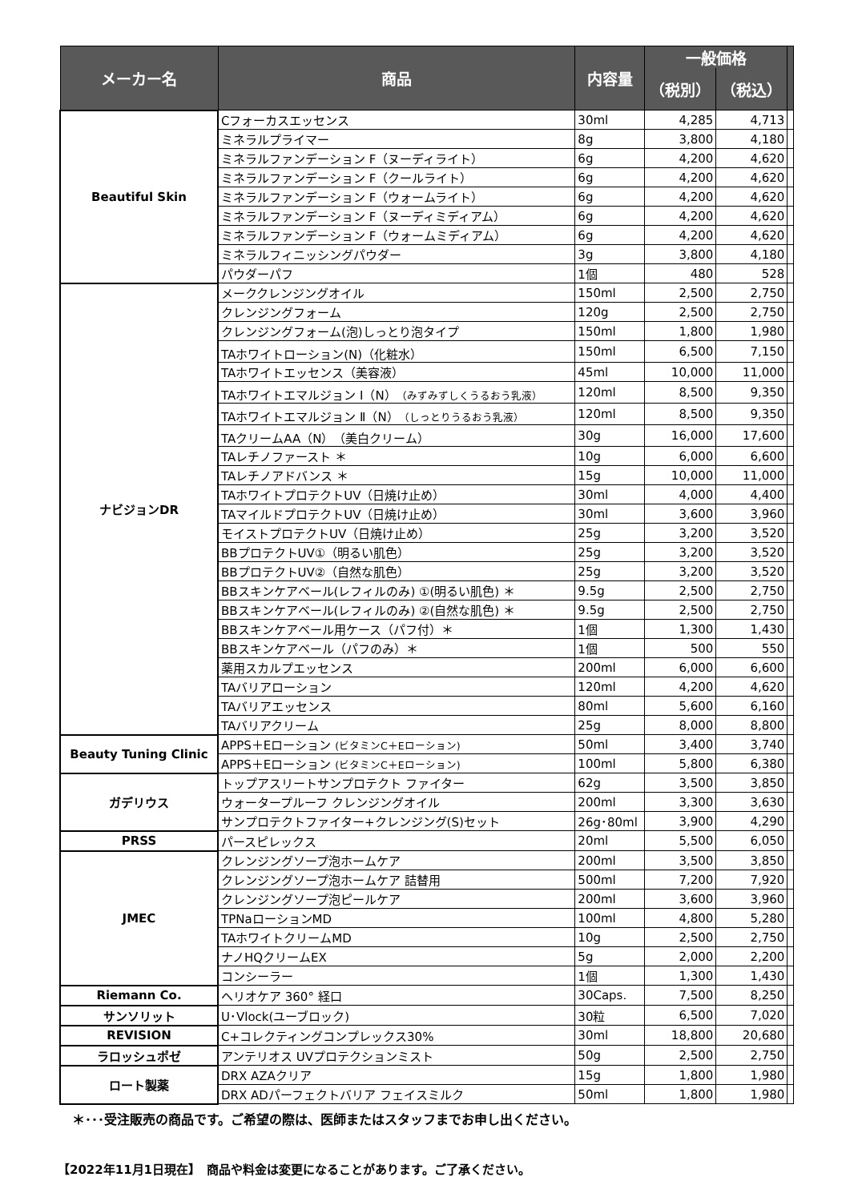| メーカー名 | 商品 | 内容量 | 一般価格 | | |
| --- | --- | --- | --- | --- | --- |
| | | | （税別） | （税込） | |
| Beautiful Skin | Cフォーカスエッセンス | 30ml | 4,285 | 4,713 | |
| | ミネラルプライマー | 8g | 3,800 | 4,180 | |
| | ミネラルファンデーション F（ヌーディライト） | 6g | 4,200 | 4,620 | |
| | ミネラルファンデーション F（クールライト） | 6g | 4,200 | 4,620 | |
| | ミネラルファンデーション F（ウォームライト） | 6g | 4,200 | 4,620 | |
| | ミネラルファンデーション F（ヌーディミディアム） | 6g | 4,200 | 4,620 | |
| | ミネラルファンデーション F（ウォームミディアム） | 6g | 4,200 | 4,620 | |
| | ミネラルフィニッシングパウダー | 3g | 3,800 | 4,180 | |
| | パウダーパフ | 1個 | 480 | 528 | |
| ナビジョンDR | メーククレンジングオイル | 150ml | 2,500 | 2,750 | |
| | クレンジングフォーム | 120g | 2,500 | 2,750 | |
| | クレンジングフォーム(泡)しっとり泡タイプ | 150ml | 1,800 | 1,980 | |
| | TAホワイトローション(N)（化粧水） | 150ml | 6,500 | 7,150 | |
| | TAホワイトエッセンス（美容液） | 45ml | 10,000 | 11,000 | |
| | TAホワイトエマルジョン Ⅰ（N） （みずみずしくうるおう乳液） | 120ml | 8,500 | 9,350 | |
| | TAホワイトエマルジョン Ⅱ（N） （しっとりうるおう乳液） | 120ml | 8,500 | 9,350 | |
| | TAクリームAA（N）（美白クリーム） | 30g | 16,000 | 17,600 | |
| | TAレチノファースト ＊ | 10g | 6,000 | 6,600 | |
| | TAレチノアドバンス ＊ | 15g | 10,000 | 11,000 | |
| | TAホワイトプロテクトUV（日焼け止め） | 30ml | 4,000 | 4,400 | |
| | TAマイルドプロテクトUV（日焼け止め） | 30ml | 3,600 | 3,960 | |
| | モイストプロテクトUV（日焼け止め） | 25g | 3,200 | 3,520 | |
| | BBプロテクトUV①（明るい肌色） | 25g | 3,200 | 3,520 | |
| | BBプロテクトUV②（自然な肌色） | 25g | 3,200 | 3,520 | |
| | BBスキンケアベール(レフィルのみ) ①(明るい肌色) ＊ | 9.5g | 2,500 | 2,750 | |
| | BBスキンケアベール(レフィルのみ) ②(自然な肌色) ＊ | 9.5g | 2,500 | 2,750 | |
| | BBスキンケアベール用ケース（パフ付）＊ | 1個 | 1,300 | 1,430 | |
| | BBスキンケアベール（パフのみ）＊ | 1個 | 500 | 550 | |
| | 薬用スカルプエッセンス | 200ml | 6,000 | 6,600 | |
| | TAバリアローション | 120ml | 4,200 | 4,620 | |
| | TAバリアエッセンス | 80ml | 5,600 | 6,160 | |
| | TAバリアクリーム | 25g | 8,000 | 8,800 | |
| Beauty Tuning Clinic | APPS＋Eローション (ビタミンC＋Eローション) | 50ml | 3,400 | 3,740 | |
| | APPS＋Eローション (ビタミンC＋Eローション) | 100ml | 5,800 | 6,380 | |
| ガデリウス | トップアスリートサンプロテクト ファイター | 62g | 3,500 | 3,850 | |
| | ウォータープルーフ クレンジングオイル | 200ml | 3,300 | 3,630 | |
| | サンプロテクトファイター+クレンジング(S)セット | 26g･80ml | 3,900 | 4,290 | |
| PRSS | パースピレックス | 20ml | 5,500 | 6,050 | |
| JMEC | クレンジングソープ泡ホームケア | 200ml | 3,500 | 3,850 | |
| | クレンジングソープ泡ホームケア 詰替用 | 500ml | 7,200 | 7,920 | |
| | クレンジングソープ泡ピールケア | 200ml | 3,600 | 3,960 | |
| | TPNaローションMD | 100ml | 4,800 | 5,280 | |
| | TAホワイトクリームMD | 10g | 2,500 | 2,750 | |
| | ナノHQクリームEX | 5g | 2,000 | 2,200 | |
| | コンシーラー | 1個 | 1,300 | 1,430 | |
| Riemann Co. | ヘリオケア 360° 経口 | 30Caps. | 7,500 | 8,250 | |
| サンソリット | U･Vlock(ユーブロック) | 30粒 | 6,500 | 7,020 | |
| REVISION | C+コレクティングコンプレックス30% | 30ml | 18,800 | 20,680 | |
| ラロッシュポゼ | アンテリオス UVプロテクションミスト | 50g | 2,500 | 2,750 | |
| ロート製薬 | DRX AZAクリア | 15g | 1,800 | 1,980 | |
| | DRX ADパーフェクトバリア フェイスミルク | 50ml | 1,800 | 1,980 | |
＊･･･受注販売の商品です。ご希望の際は、医師またはスタッフまでお申し出ください。
【2022年11月1日現在】　商品や料金は変更になることがあります。ご了承ください。